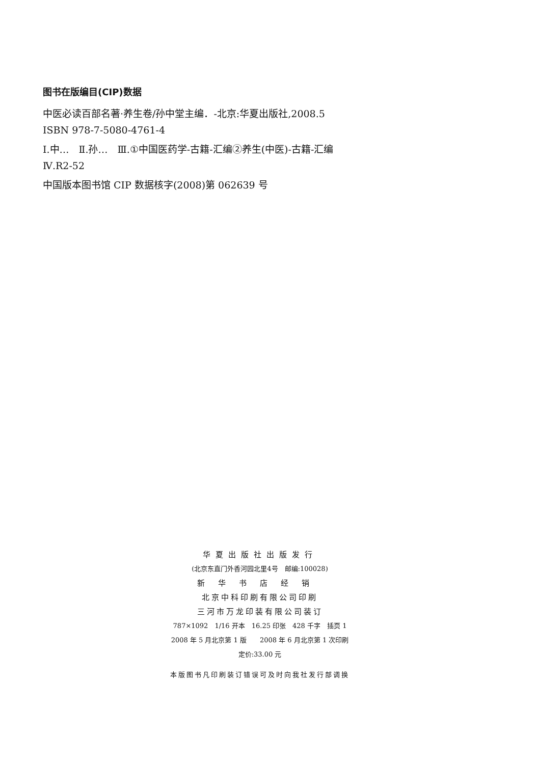图书在版编目(CIP)数据
中医必读百部名著·养生卷/孙中堂主编．-北京:华夏出版社,2008.5
ISBN 978-7-5080-4761-4
Ⅰ.中…　Ⅱ.孙…　Ⅲ.①中国医药学-古籍-汇编②养生(中医)-古籍-汇编
Ⅳ.R2-52
中国版本图书馆 CIP 数据核字(2008)第 062639 号
华夏出版社出版发行
(北京东直门外香河园北里4号　邮编:100028)
新华书店经销
北京中科印刷有限公司印刷
三河市万龙印装有限公司装订
787×1092　1/16 开本　16.25 印张　428 千字　插页 1
2008 年 5 月北京第 1 版　　2008 年 6 月北京第 1 次印刷
定价:33.00 元
本版图书凡印刷装订错误可及时向我社发行部调换